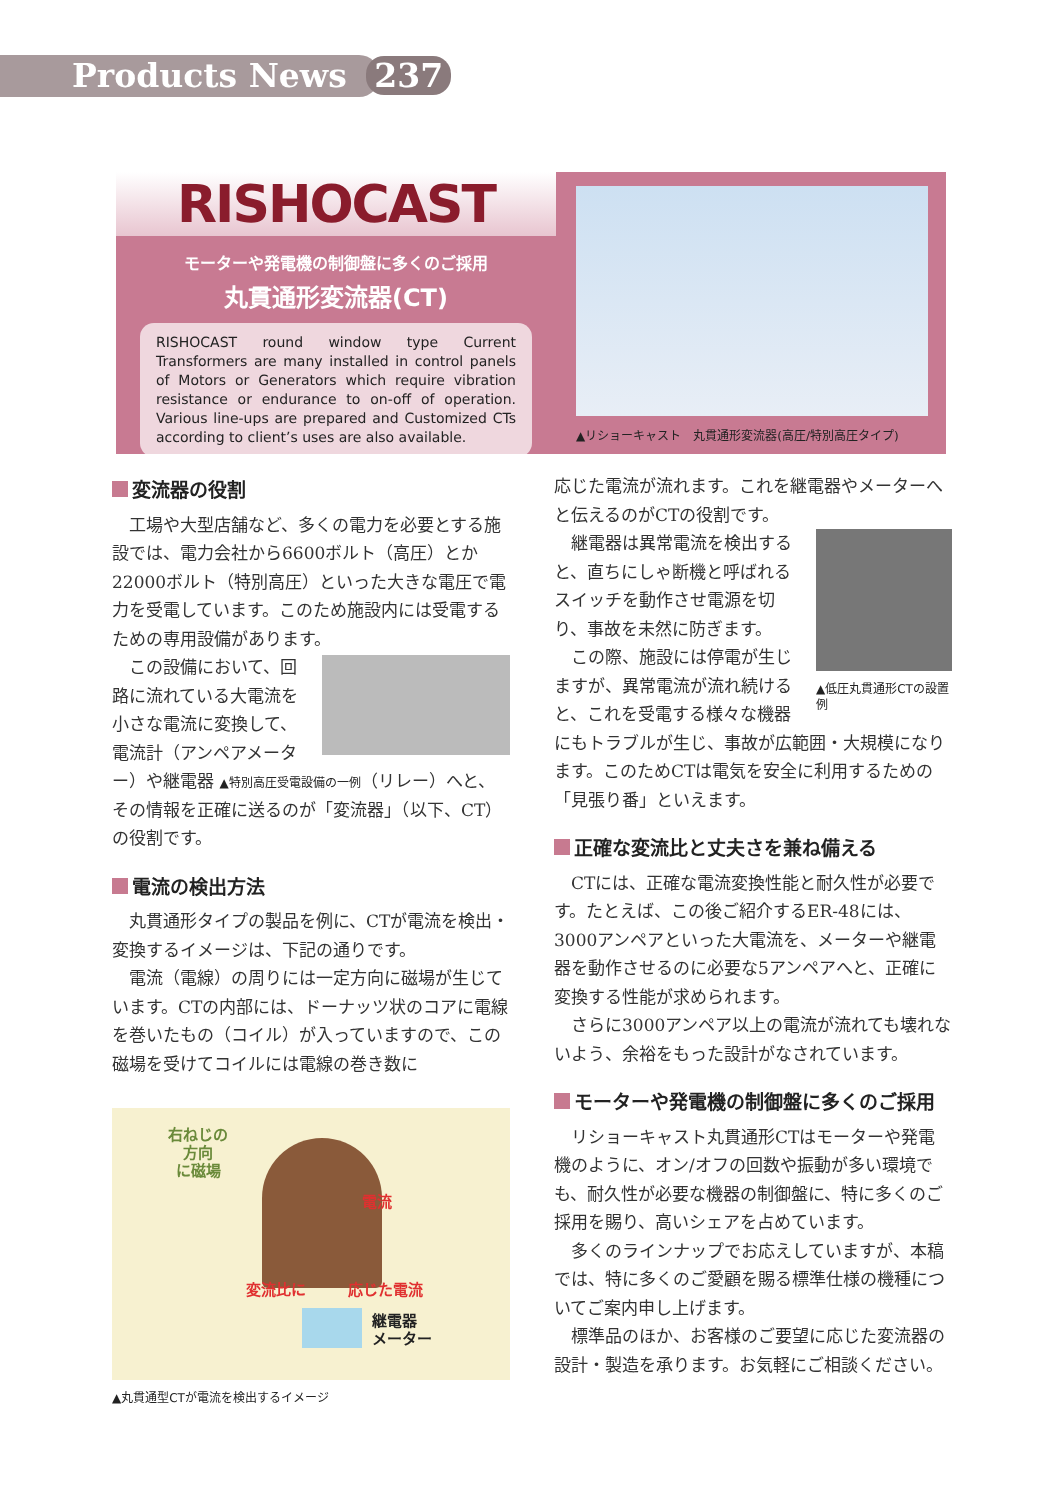Products News 237
RISHOCAST
モーターや発電機の制御盤に多くのご採用
丸貫通形変流器(CT)
RISHOCAST round window type Current Transformers are many installed in control panels of Motors or Generators which require vibration resistance or endurance to on-off of operation. Various line-ups are prepared and Customized CTs according to client’s uses are also available.
▲リショーキャスト　丸貫通形変流器(高圧/特別高圧タイプ)
変流器の役割
工場や大型店舗など、多くの電力を必要とする施設では、電力会社から6600ボルト（高圧）とか22000ボルト（特別高圧）といった大きな電圧で電力を受電しています。このため施設内には受電するための専用設備があります。
この設備において、回路に流れている大電流を小さな電流に変換して、電流計（アンペアメーター）や継電器 ▲特別高圧受電設備の一例（リレー）へと、その情報を正確に送るのが「変流器」（以下、CT）の役割です。
電流の検出方法
丸貫通形タイプの製品を例に、CTが電流を検出・変換するイメージは、下記の通りです。
電流（電線）の周りには一定方向に磁場が生じています。CTの内部には、ドーナッツ状のコアに電線を巻いたもの（コイル）が入っていますので、この磁場を受けてコイルには電線の巻き数に
右ねじの
方向
に磁場
電流
変流比に 応じた電流
継電器
メーター
▲丸貫通型CTが電流を検出するイメージ
応じた電流が流れます。これを継電器やメーターへと伝えるのがCTの役割です。
▲低圧丸貫通形CTの設置例
継電器は異常電流を検出すると、直ちにしゃ断機と呼ばれるスイッチを動作させ電源を切り、事故を未然に防ぎます。
この際、施設には停電が生じますが、異常電流が流れ続けると、これを受電する様々な機器にもトラブルが生じ、事故が広範囲・大規模になります。このためCTは電気を安全に利用するための「見張り番」といえます。
正確な変流比と丈夫さを兼ね備える
CTには、正確な電流変換性能と耐久性が必要です。たとえば、この後ご紹介するER-48には、3000アンペアといった大電流を、メーターや継電器を動作させるのに必要な5アンペアへと、正確に変換する性能が求められます。
さらに3000アンペア以上の電流が流れても壊れないよう、余裕をもった設計がなされています。
モーターや発電機の制御盤に多くのご採用
リショーキャスト丸貫通形CTはモーターや発電機のように、オン/オフの回数や振動が多い環境でも、耐久性が必要な機器の制御盤に、特に多くのご採用を賜り、高いシェアを占めています。
多くのラインナップでお応えしていますが、本稿では、特に多くのご愛顧を賜る標準仕様の機種についてご案内申し上げます。
標準品のほか、お客様のご要望に応じた変流器の設計・製造を承ります。お気軽にご相談ください。